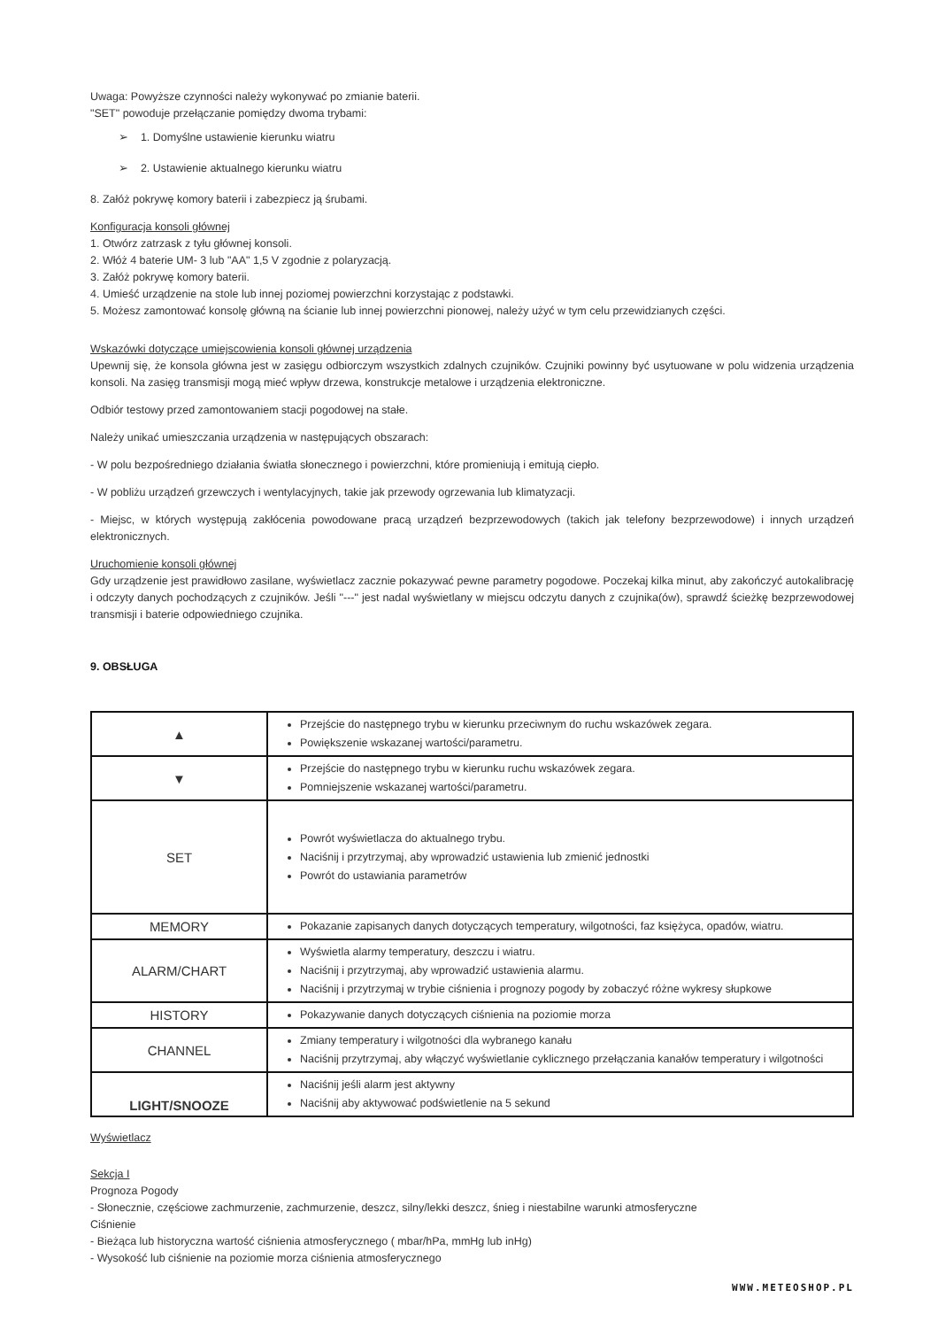Uwaga: Powyższe czynności należy wykonywać po zmianie baterii.
"SET" powoduje przełączanie pomiędzy dwoma trybami:
➢ 1. Domyślne ustawienie kierunku wiatru
➢ 2. Ustawienie aktualnego kierunku wiatru
8. Załóż pokrywę komory baterii i zabezpiecz ją śrubami.
Konfiguracja konsoli głównej
1. Otwórz zatrzask z tyłu głównej konsoli.
2. Włóż 4 baterie UM- 3 lub "AA" 1,5 V zgodnie z polaryzacją.
3. Załóż pokrywę komory baterii.
4. Umieść urządzenie na stole lub innej poziomej powierzchni korzystając z podstawki.
5. Możesz zamontować konsolę główną na ścianie lub innej powierzchni pionowej, należy użyć w tym celu przewidzianych części.
Wskazówki dotyczące umiejscowienia konsoli głównej urządzenia
Upewnij się, że konsola główna jest w zasięgu odbiorczym wszystkich zdalnych czujników. Czujniki powinny być usytuowane w polu widzenia urządzenia konsoli. Na zasięg transmisji mogą mieć wpływ drzewa, konstrukcje metalowe i urządzenia elektroniczne.
Odbiór testowy przed zamontowaniem stacji pogodowej na stałe.
Należy unikać umieszczania urządzenia w następujących obszarach:
- W polu bezpośredniego działania światła słonecznego i powierzchni, które promieniują i emitują ciepło.
- W pobliżu urządzeń grzewczych i wentylacyjnych, takie jak przewody ogrzewania lub klimatyzacji.
- Miejsc, w których występują zakłócenia powodowane pracą urządzeń bezprzewodowych (takich jak telefony bezprzewodowe) i innych urządzeń elektronicznych.
Uruchomienie konsoli głównej
Gdy urządzenie jest prawidłowo zasilane, wyświetlacz zacznie pokazywać pewne parametry pogodowe. Poczekaj kilka minut, aby zakończyć autokalibrację i odczyty danych pochodzących z czujników. Jeśli "---" jest nadal wyświetlany w miejscu odczytu danych z czujnika(ów), sprawdź ścieżkę bezprzewodowej transmisji i baterie odpowiedniego czujnika.
9. OBSŁUGA
| ▲ | Przejście do następnego trybu w kierunku przeciwnym do ruchu wskazówek zegara. Powiększenie wskazanej wartości/parametru. |
| ▼ | Przejście do następnego trybu w kierunku ruchu wskazówek zegara. Pomniejszenie wskazanej wartości/parametru. |
| SET | Powrót wyświetlacza do aktualnego trybu. Naciśnij i przytrzymaj, aby wprowadzić ustawienia lub zmienić jednostki Powrót do ustawiania parametrów |
| MEMORY | Pokazanie zapisanych danych dotyczących temperatury, wilgotności, faz księżyca, opadów, wiatru. |
| ALARM/CHART | Wyświetla alarmy temperatury, deszczu i wiatru. Naciśnij i przytrzymaj, aby wprowadzić ustawienia alarmu. Naciśnij i przytrzymaj w trybie ciśnienia i prognozy pogody by zobaczyć różne wykresy słupkowe |
| HISTORY | Pokazywanie danych dotyczących ciśnienia na poziomie morza |
| CHANNEL | Zmiany temperatury i wilgotności dla wybranego kanału Naciśnij przytrzymaj, aby włączyć wyświetlanie cyklicznego przełączania kanałów temperatury i wilgotności |
| LIGHT/SNOOZE | Naciśnij jeśli alarm jest aktywny Naciśnij aby aktywować podświetlenie na 5 sekund |
Wyświetlacz
Sekcja I
Prognoza Pogody
- Słonecznie, częściowe zachmurzenie, zachmurzenie, deszcz, silny/lekki deszcz, śnieg i niestabilne warunki atmosferyczne
Ciśnienie
- Bieżąca lub historyczna wartość ciśnienia atmosferycznego ( mbar/hPa, mmHg lub inHg)
- Wysokość lub ciśnienie na poziomie morza ciśnienia atmosferycznego
WWW.METEOSHOP.PL